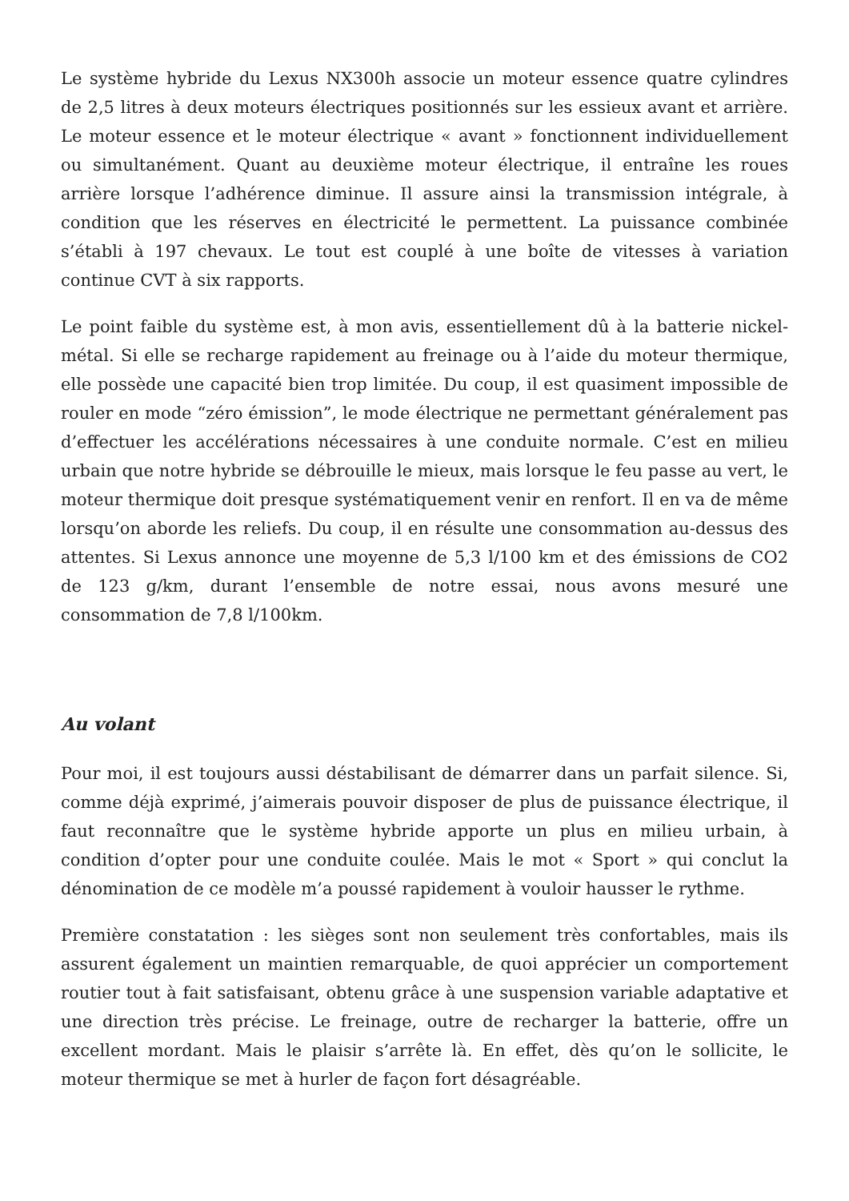Le système hybride du Lexus NX300h associe un moteur essence quatre cylindres de 2,5 litres à deux moteurs électriques positionnés sur les essieux avant et arrière. Le moteur essence et le moteur électrique « avant » fonctionnent individuellement ou simultanément. Quant au deuxième moteur électrique, il entraîne les roues arrière lorsque l’adhérence diminue. Il assure ainsi la transmission intégrale, à condition que les réserves en électricité le permettent. La puissance combinée s’établi à 197 chevaux. Le tout est couplé à une boîte de vitesses à variation continue CVT à six rapports.
Le point faible du système est, à mon avis, essentiellement dû à la batterie nickel-métal. Si elle se recharge rapidement au freinage ou à l’aide du moteur thermique, elle possède une capacité bien trop limitée. Du coup, il est quasiment impossible de rouler en mode “zéro émission”, le mode électrique ne permettant généralement pas d’effectuer les accélérations nécessaires à une conduite normale. C’est en milieu urbain que notre hybride se débrouille le mieux, mais lorsque le feu passe au vert, le moteur thermique doit presque systématiquement venir en renfort. Il en va de même lorsqu’on aborde les reliefs. Du coup, il en résulte une consommation au-dessus des attentes. Si Lexus annonce une moyenne de 5,3 l/100 km et des émissions de CO2 de 123 g/km, durant l’ensemble de notre essai, nous avons mesuré une consommation de 7,8 l/100km.
Au volant
Pour moi, il est toujours aussi déstabilisant de démarrer dans un parfait silence. Si, comme déjà exprimé, j’aimerais pouvoir disposer de plus de puissance électrique, il faut reconnaître que le système hybride apporte un plus en milieu urbain, à condition d’opter pour une conduite coulée. Mais le mot « Sport » qui conclut la dénomination de ce modèle m’a poussé rapidement à vouloir hausser le rythme.
Première constatation : les sièges sont non seulement très confortables, mais ils assurent également un maintien remarquable, de quoi apprécier un comportement routier tout à fait satisfaisant, obtenu grâce à une suspension variable adaptative et une direction très précise. Le freinage, outre de recharger la batterie, offre un excellent mordant. Mais le plaisir s’arrête là. En effet, dès qu’on le sollicite, le moteur thermique se met à hurler de façon fort désagréable.